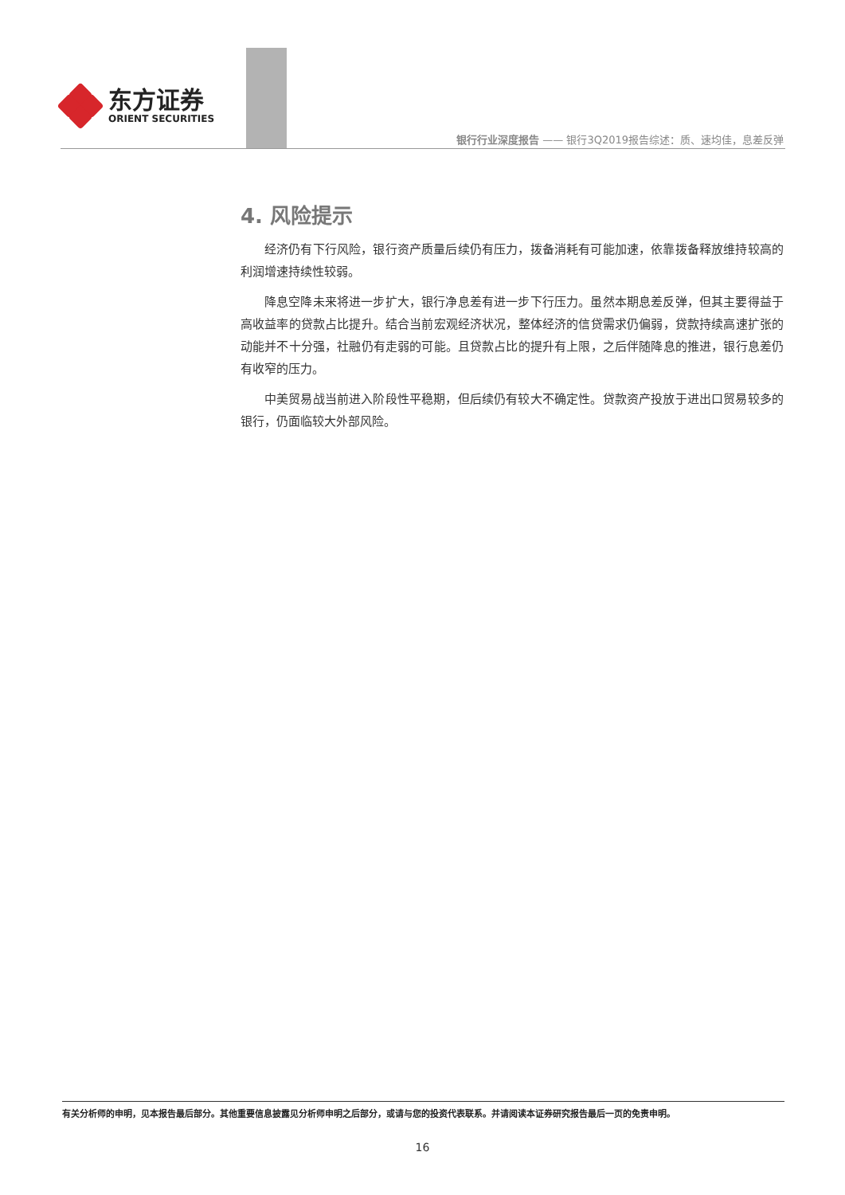东方证券
ORIENT SECURITIES
银行行业深度报告 —— 银行3Q2019报告综述：质、速均佳，息差反弹
4. 风险提示
经济仍有下行风险，银行资产质量后续仍有压力，拨备消耗有可能加速，依靠拨备释放维持较高的利润增速持续性较弱。
降息空降未来将进一步扩大，银行净息差有进一步下行压力。虽然本期息差反弹，但其主要得益于高收益率的贷款占比提升。结合当前宏观经济状况，整体经济的信贷需求仍偏弱，贷款持续高速扩张的动能并不十分强，社融仍有走弱的可能。且贷款占比的提升有上限，之后伴随降息的推进，银行息差仍有收窄的压力。
中美贸易战当前进入阶段性平稳期，但后续仍有较大不确定性。贷款资产投放于进出口贸易较多的银行，仍面临较大外部风险。
有关分析师的申明，见本报告最后部分。其他重要信息披露见分析师申明之后部分，或请与您的投资代表联系。并请阅读本证券研究报告最后一页的免责申明。
16